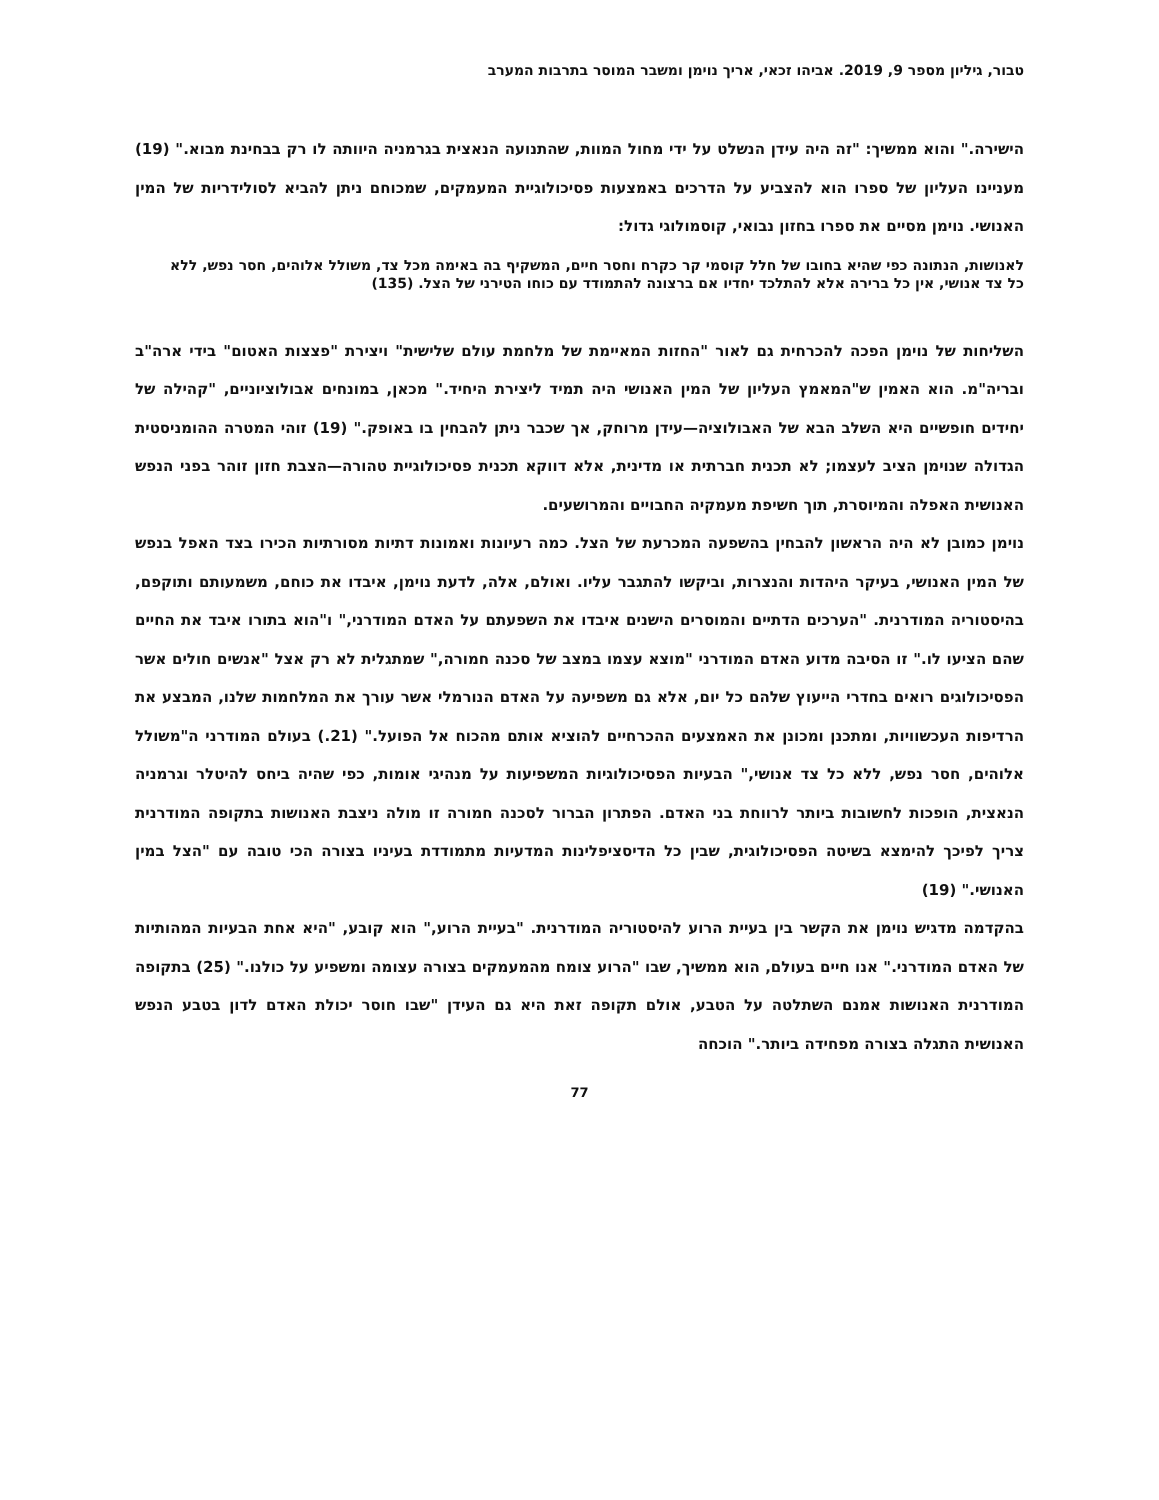טבור, גיליון מספר 9, 2019. אביהו זכאי, אריך נוימן ומשבר המוסר בתרבות המערב
הישירה." והוא ממשיך: "זה היה עידן הנשלט על ידי מחול המוות, שהתנועה הנאצית בגרמניה היוותה לו רק בבחינת מבוא." (19) מעניינו העליון של ספרו הוא להצביע על הדרכים באמצעות פסיכולוגיית המעמקים, שמכוחם ניתן להביא לסולידריות של המין האנושי. נוימן מסיים את ספרו בחזון נבואי, קוסמולוגי גדול:
לאנושות, הנתונה כפי שהיא בחובו של חלל קוסמי קר כקרח וחסר חיים, המשקיף בה באימה מכל צד, משולל אלוהים, חסר נפש, ללא כל צד אנושי, אין כל ברירה אלא להתלכד יחדיו אם ברצונה להתמודד עם כוחו הטירני של הצל. (135)
השליחות של נוימן הפכה להכרחית גם לאור "החזות המאיימת של מלחמת עולם שלישית" ויצירת "פצצות האטום" בידי ארה"ב ובריה"מ. הוא האמין ש"המאמץ העליון של המין האנושי היה תמיד ליצירת היחיד." מכאן, במונחים אבולוציוניים, "קהילה של יחידים חופשיים היא השלב הבא של האבולוציה—עידן מרוחק, אך שכבר ניתן להבחין בו באופק." (19) זוהי המטרה ההומניסטית הגדולה שנוימן הציב לעצמו; לא תכנית חברתית או מדינית, אלא דווקא תכנית פסיכולוגיית טהורה—הצבת חזון זוהר בפני הנפש האנושית האפלה והמיוסרת, תוך חשיפת מעמקיה החבויים והמרושעים.
נוימן כמובן לא היה הראשון להבחין בהשפעה המכרעת של הצל. כמה רעיונות ואמונות דתיות מסורתיות הכירו בצד האפל בנפש של המין האנושי, בעיקר היהדות והנצרות, וביקשו להתגבר עליו. ואולם, אלה, לדעת נוימן, איבדו את כוחם, משמעותם ותוקפם, בהיסטוריה המודרנית. "הערכים הדתיים והמוסרים הישנים איבדו את השפעתם על האדם המודרני," ו"הוא בתורו איבד את החיים שהם הציעו לו." זו הסיבה מדוע האדם המודרני "מוצא עצמו במצב של סכנה חמורה," שמתגלית לא רק אצל "אנשים חולים אשר הפסיכולוגים רואים בחדרי הייעוץ שלהם כל יום, אלא גם משפיעה על האדם הנורמלי אשר עורך את המלחמות שלנו, המבצע את הרדיפות העכשוויות, ומתכנן ומכונן את האמצעים ההכרחיים להוציא אותם מהכוח אל הפועל." (21.) בעולם המודרני ה"משולל אלוהים, חסר נפש, ללא כל צד אנושי," הבעיות הפסיכולוגיות המשפיעות על מנהיגי אומות, כפי שהיה ביחס להיטלר וגרמניה הנאצית, הופכות לחשובות ביותר לרווחת בני האדם. הפתרון הברור לסכנה חמורה זו מולה ניצבת האנושות בתקופה המודרנית צריך לפיכך להימצא בשיטה הפסיכולוגית, שבין כל הדיסציפלינות המדעיות מתמודדת בעיניו בצורה הכי טובה עם "הצל במין האנושי." (19)
בהקדמה מדגיש נוימן את הקשר בין בעיית הרוע להיסטוריה המודרנית. "בעיית הרוע," הוא קובע, "היא אחת הבעיות המהותיות של האדם המודרני." אנו חיים בעולם, הוא ממשיך, שבו "הרוע צומח מהמעמקים בצורה עצומה ומשפיע על כולנו." (25) בתקופה המודרנית האנושות אמנם השתלטה על הטבע, אולם תקופה זאת היא גם העידן "שבו חוסר יכולת האדם לדון בטבע הנפש האנושית התגלה בצורה מפחידה ביותר." הוכחה
77